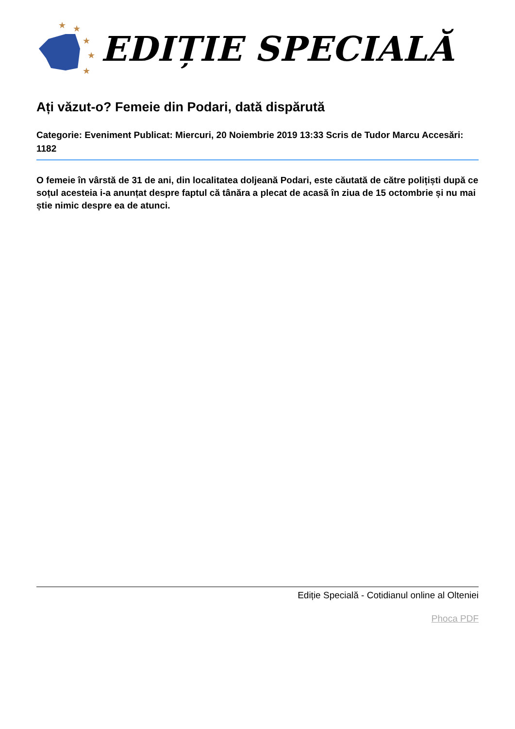★
★
★
★
★
EDIȚIE SPECIALĂ
Ați văzut-o? Femeie din Podari, dată dispărută
Categorie: Eveniment Publicat: Miercuri, 20 Noiembrie 2019 13:33 Scris de Tudor Marcu Accesări: 1182
O femeie în vârstă de 31 de ani, din localitatea doljeană Podari, este căutată de către polițiști după ce soțul acesteia i-a anunțat despre faptul că tânăra a plecat de acasă în ziua de 15 octombrie și nu mai știe nimic despre ea de atunci.
Ediție Specială - Cotidianul online al Olteniei
Phoca PDF